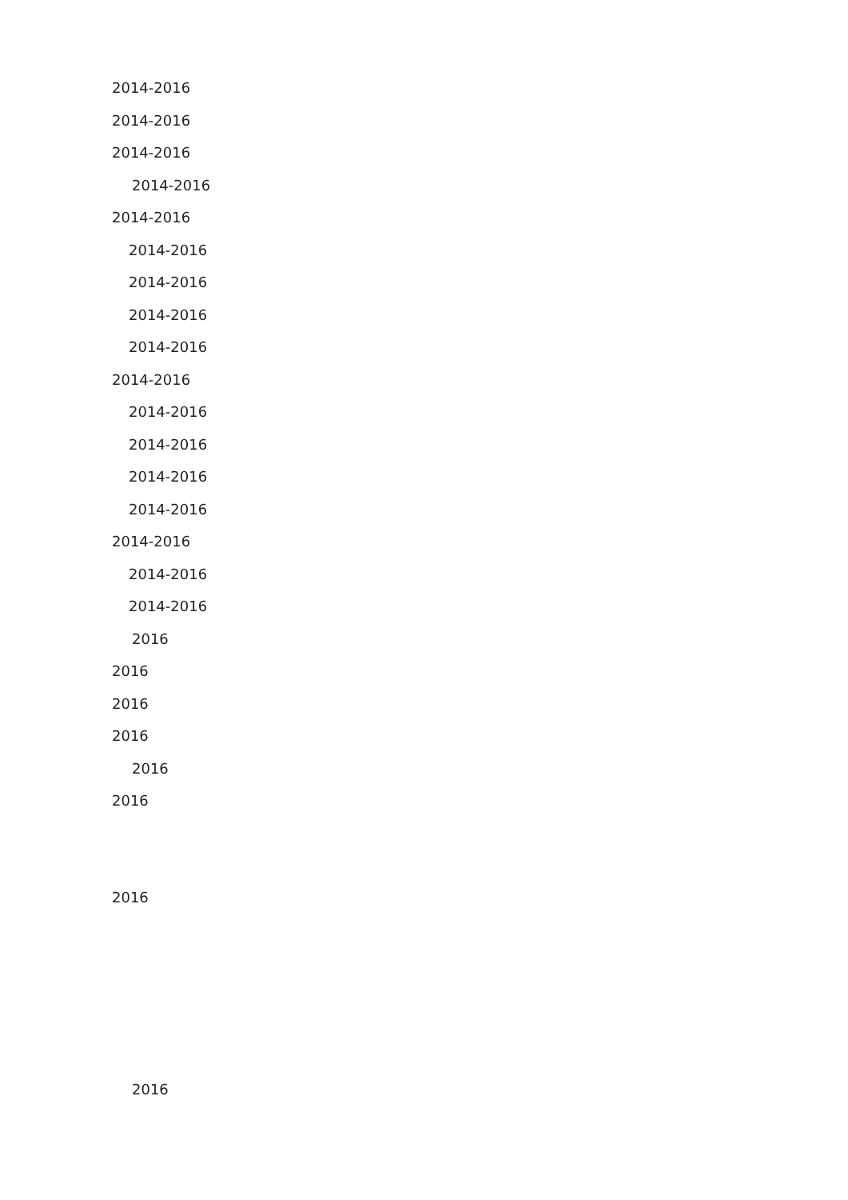2014-2016
2014-2016
2014-2016
2014-2016
2014-2016
2014-2016
2014-2016
2014-2016
2014-2016
2014-2016
2014-2016
2014-2016
2014-2016
2014-2016
2014-2016
2014-2016
2014-2016
2016
2016
2016
2016
2016
2016
2016
2016